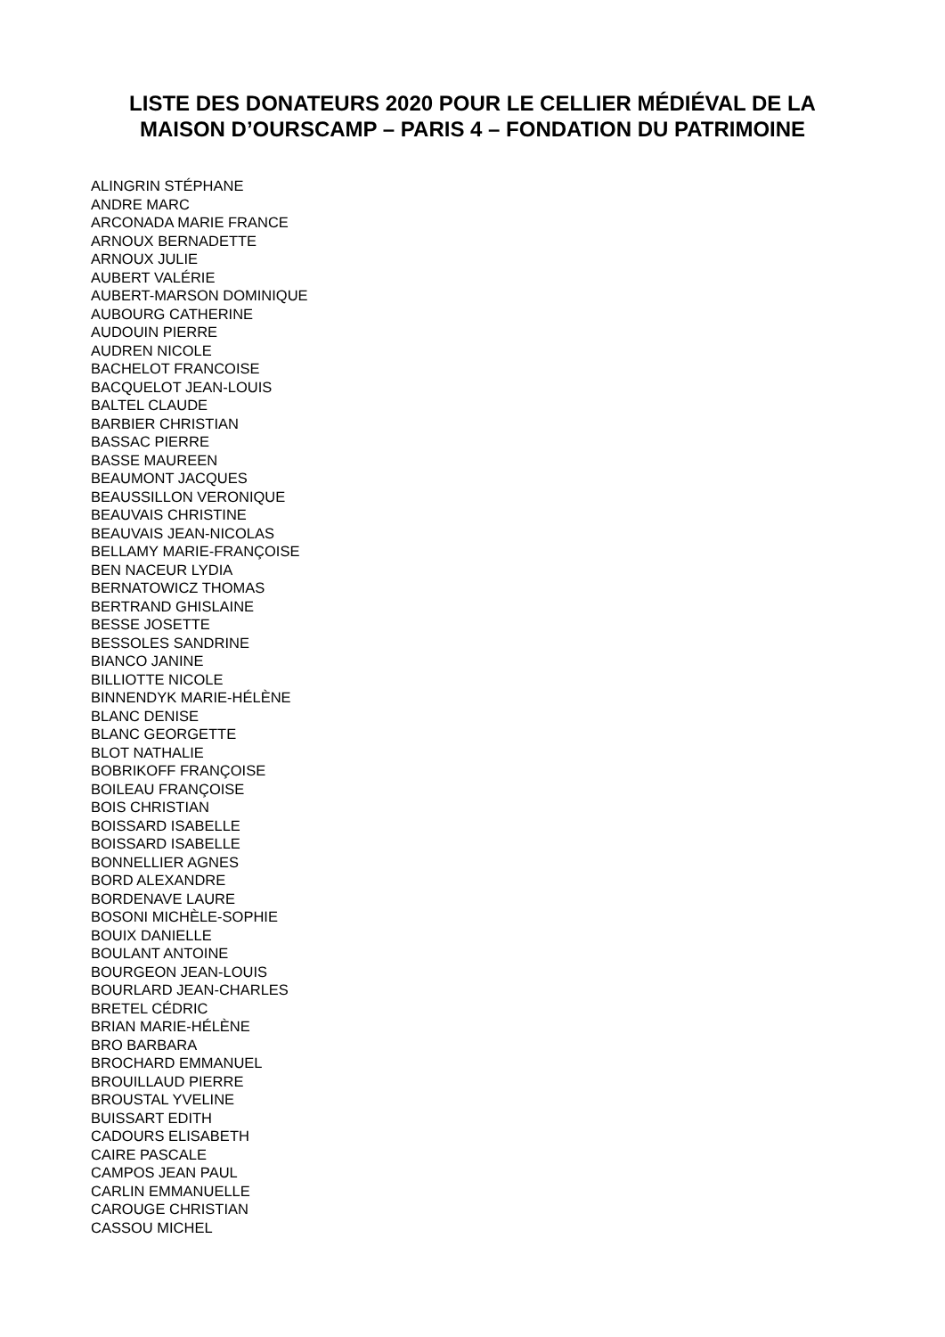LISTE DES DONATEURS 2020 POUR LE CELLIER MÉDIÉVAL DE LA
MAISON D’OURSCAMP – PARIS 4 – FONDATION DU PATRIMOINE
ALINGRIN STÉPHANE
ANDRE MARC
ARCONADA MARIE FRANCE
ARNOUX BERNADETTE
ARNOUX JULIE
AUBERT VALÉRIE
AUBERT-MARSON DOMINIQUE
AUBOURG CATHERINE
AUDOUIN PIERRE
AUDREN NICOLE
BACHELOT FRANCOISE
BACQUELOT JEAN-LOUIS
BALTEL CLAUDE
BARBIER CHRISTIAN
BASSAC PIERRE
BASSE MAUREEN
BEAUMONT JACQUES
BEAUSSILLON VERONIQUE
BEAUVAIS CHRISTINE
BEAUVAIS JEAN-NICOLAS
BELLAMY MARIE-FRANÇOISE
BEN NACEUR LYDIA
BERNATOWICZ THOMAS
BERTRAND GHISLAINE
BESSE JOSETTE
BESSOLES SANDRINE
BIANCO JANINE
BILLIOTTE NICOLE
BINNENDYK MARIE-HÉLÈNE
BLANC DENISE
BLANC GEORGETTE
BLOT NATHALIE
BOBRIKOFF FRANÇOISE
BOILEAU FRANÇOISE
BOIS CHRISTIAN
BOISSARD ISABELLE
BOISSARD ISABELLE
BONNELLIER AGNES
BORD ALEXANDRE
BORDENAVE LAURE
BOSONI MICHÈLE-SOPHIE
BOUIX DANIELLE
BOULANT ANTOINE
BOURGEON JEAN-LOUIS
BOURLARD JEAN-CHARLES
BRETEL CÉDRIC
BRIAN MARIE-HÉLÈNE
BRO BARBARA
BROCHARD EMMANUEL
BROUILLAUD PIERRE
BROUSTAL YVELINE
BUISSART EDITH
CADOURS ELISABETH
CAIRE PASCALE
CAMPOS JEAN PAUL
CARLIN EMMANUELLE
CAROUGE CHRISTIAN
CASSOU MICHEL